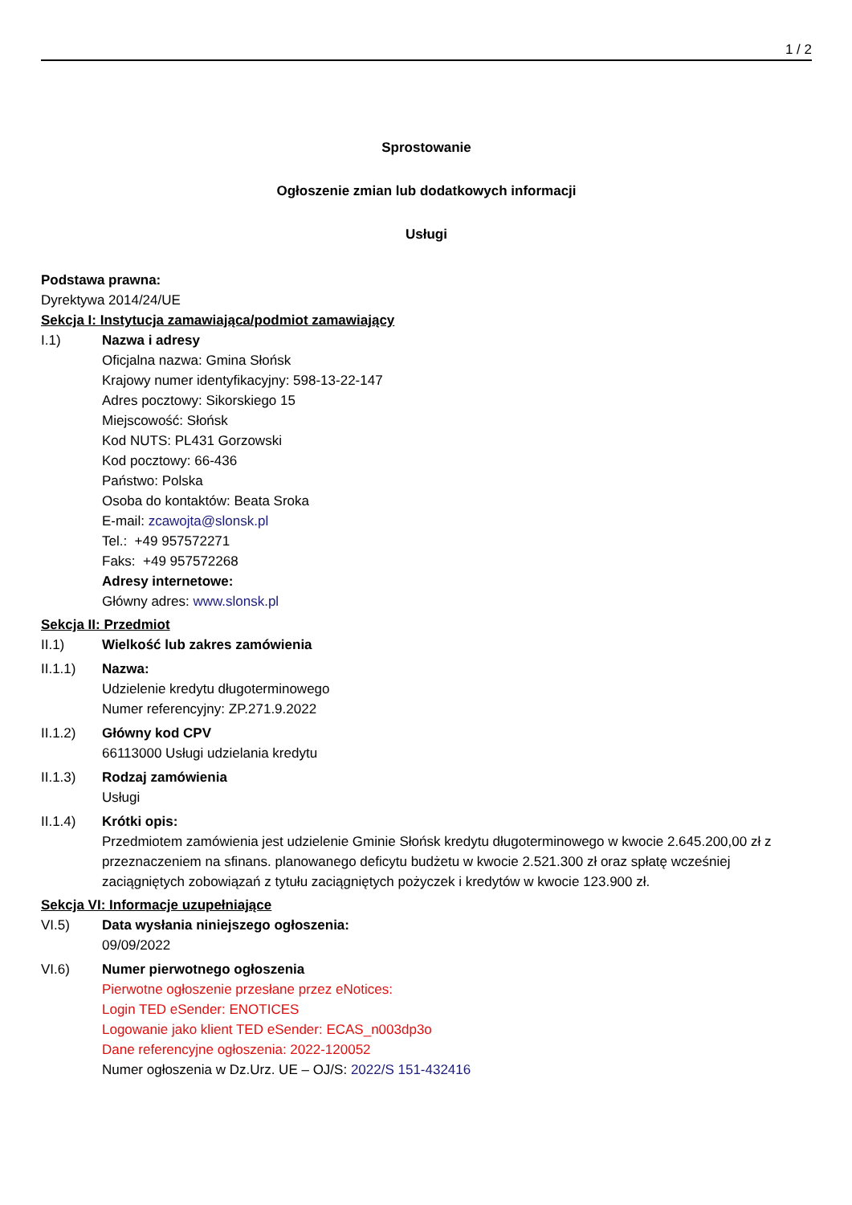1 / 2
Sprostowanie
Ogłoszenie zmian lub dodatkowych informacji
Usługi
Podstawa prawna:
Dyrektywa 2014/24/UE
Sekcja I: Instytucja zamawiająca/podmiot zamawiający
I.1) Nazwa i adresy
Oficjalna nazwa: Gmina Słońsk
Krajowy numer identyfikacyjny: 598-13-22-147
Adres pocztowy: Sikorskiego 15
Miejscowość: Słońsk
Kod NUTS: PL431 Gorzowski
Kod pocztowy: 66-436
Państwo: Polska
Osoba do kontaktów: Beata Sroka
E-mail: zcawojta@slonsk.pl
Tel.: +49 957572271
Faks: +49 957572268
Adresy internetowe:
Główny adres: www.slonsk.pl
Sekcja II: Przedmiot
II.1) Wielkość lub zakres zamówienia
II.1.1) Nazwa:
Udzielenie kredytu długoterminowego
Numer referencyjny: ZP.271.9.2022
II.1.2) Główny kod CPV
66113000 Usługi udzielania kredytu
II.1.3) Rodzaj zamówienia
Usługi
II.1.4) Krótki opis:
Przedmiotem zamówienia jest udzielenie Gminie Słońsk kredytu długoterminowego w kwocie 2.645.200,00 zł z przeznaczeniem na sfinans. planowanego deficytu budżetu w kwocie 2.521.300 zł oraz spłatę wcześniej zaciągniętych zobowiązań z tytułu zaciągniętych pożyczek i kredytów w kwocie 123.900 zł.
Sekcja VI: Informacje uzupełniające
VI.5) Data wysłania niniejszego ogłoszenia:
09/09/2022
VI.6) Numer pierwotnego ogłoszenia
Pierwotne ogłoszenie przesłane przez eNotices:
Login TED eSender: ENOTICES
Logowanie jako klient TED eSender: ECAS_n003dp3o
Dane referencyjne ogłoszenia: 2022-120052
Numer ogłoszenia w Dz.Urz. UE – OJ/S: 2022/S 151-432416